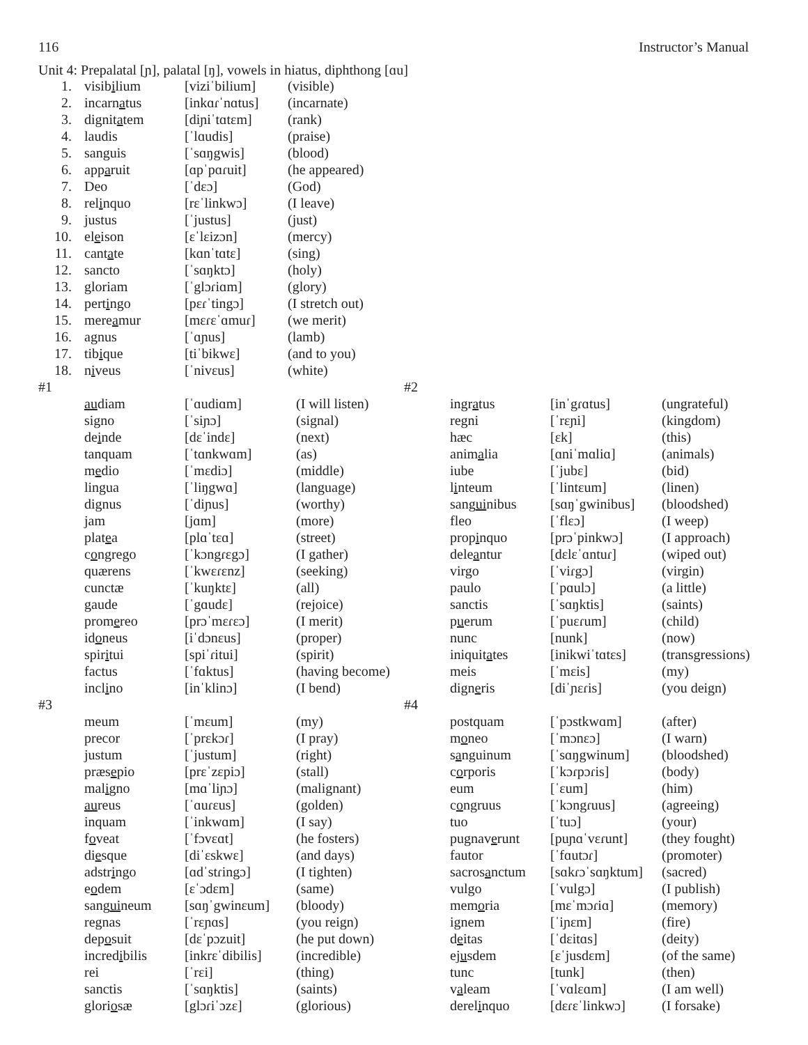116 Instructor’s Manual
Unit 4: Prepalatal [ɲ], palatal [ŋ], vowels in hiatus, diphthong [ɑu]
| 1. | visib i lium | [viziˈbilium] | (visible) |
| 2. | incarn a tus | [inkɑɾˈnɑtus] | (incarnate) |
| 3. | dignit a tem | [diɲiˈtɑtɛm] | (rank) |
| 4. | laudis | [ˈlɑudis] | (praise) |
| 5. | sanguis | [ˈsɑŋgwis] | (blood) |
| 6. | app a ruit | [ɑpˈpɑɾuit] | (he appeared) |
| 7. | Deo | [ˈdɛɔ] | (God) |
| 8. | rel i nquo | [rɛˈlinkwɔ] | (I leave) |
| 9. | justus | [ˈjustus] | (just) |
| 10. | el e ison | [ɛˈlɛizɔn] | (mercy) |
| 11. | cant a te | [kɑnˈtɑtɛ] | (sing) |
| 12. | sancto | [ˈsɑŋktɔ] | (holy) |
| 13. | gloriam | [ˈglɔɾiɑm] | (glory) |
| 14. | pert i ngo | [pɛɾˈtingɔ] | (I stretch out) |
| 15. | mere a mur | [mɛɾɛˈɑmuɾ] | (we merit) |
| 16. | agnus | [ˈɑɲus] | (lamb) |
| 17. | tib i que | [tiˈbikwɛ] | (and to you) |
| 18. | n i veus | [ˈnivɛus] | (white) |
| #1 | | | |
| | au diam | [ˈɑudiɑm] | (I will listen) |
| | signo | [ˈsiɲɔ] | (signal) |
| | de i nde | [dɛˈindɛ] | (next) |
| | tanquam | [ˈtɑnkwɑm] | (as) |
| | m e dio | [ˈmɛdiɔ] | (middle) |
| | lingua | [ˈliŋgwɑ] | (language) |
| | dignus | [ˈdiɲus] | (worthy) |
| | jam | [jɑm] | (more) |
| | plat e a | [plɑˈtɛɑ] | (street) |
| | c o ngrego | [ˈkɔngɾɛgɔ] | (I gather) |
| | quærens | [ˈkwɛɾɛnz] | (seeking) |
| | cunctæ | [ˈkuŋktɛ] | (all) |
| | gaude | [ˈgɑudɛ] | (rejoice) |
| | prom e reo | [prɔˈmɛɾɛɔ] | (I merit) |
| | id o neus | [iˈdɔnɛus] | (proper) |
| | spir i tui | [spiˈɾitui] | (spirit) |
| | factus | [ˈfɑktus] | (having become) |
| | incl i no | [inˈklinɔ] | (I bend) |
| #3 | | | |
| | meum | [ˈmɛum] | (my) |
| | precor | [ˈprɛkɔɾ] | (I pray) |
| | justum | [ˈjustum] | (right) |
| | præs e pio | [prɛˈzɛpiɔ] | (stall) |
| | mal i gno | [mɑˈliɲɔ] | (malignant) |
| | au reus | [ˈɑuɾɛus] | (golden) |
| | inquam | [ˈinkwɑm] | (I say) |
| | f o veat | [ˈfɔvɛɑt] | (he fosters) |
| | di e sque | [diˈɛskwɛ] | (and days) |
| | adstr i ngo | [ɑdˈstɾingɔ] | (I tighten) |
| | e o dem | [ɛˈɔdɛm] | (same) |
| | sang ui neum | [sɑŋˈgwinɛum] | (bloody) |
| | regnas | [ˈrɛɲɑs] | (you reign) |
| | dep o suit | [dɛˈpɔzuit] | (he put down) |
| | incred i bilis | [inkrɛˈdibilis] | (incredible) |
| | rei | [ˈrɛi] | (thing) |
| | sanctis | [ˈsɑŋktis] | (saints) |
| | glori o sæ | [glɔɾiˈɔzɛ] | (glorious) |
| #2 | | | |
| | ingr a tus | [inˈgɾɑtus] | (ungrateful) |
| | regni | [ˈrɛɲi] | (kingdom) |
| | hæc | [ɛk] | (this) |
| | anim a lia | [ɑniˈmɑliɑ] | (animals) |
| | iube | [ˈjubɛ] | (bid) |
| | l i nteum | [ˈlintɛum] | (linen) |
| | sang ui nibus | [sɑŋˈgwinibus] | (bloodshed) |
| | fleo | [ˈflɛɔ] | (I weep) |
| | prop i nquo | [prɔˈpinkwɔ] | (I approach) |
| | dele a ntur | [dɛlɛˈɑntuɾ] | (wiped out) |
| | virgo | [ˈviɾgɔ] | (virgin) |
| | paulo | [ˈpɑulɔ] | (a little) |
| | sanctis | [ˈsɑŋktis] | (saints) |
| | p u erum | [ˈpuɛɾum] | (child) |
| | nunc | [nunk] | (now) |
| | iniquit a tes | [inikwiˈtɑtɛs] | (transgressions) |
| | meis | [ˈmɛis] | (my) |
| | dign e ris | [diˈɲɛɾis] | (you deign) |
| #4 | | | |
| | postquam | [ˈpɔstkwɑm] | (after) |
| | m o neo | [ˈmɔnɛɔ] | (I warn) |
| | s a nguinum | [ˈsɑŋgwinum] | (bloodshed) |
| | c o rporis | [ˈkɔɾpɔɾis] | (body) |
| | eum | [ˈɛum] | (him) |
| | c o ngruus | [ˈkɔngɾuus] | (agreeing) |
| | tuo | [ˈtuɔ] | (your) |
| | pugnav e runt | [puɲɑˈvɛɾunt] | (they fought) |
| | fautor | [ˈfɑutɔɾ] | (promoter) |
| | sacros a nctum | [sɑkɾɔˈsɑŋktum] | (sacred) |
| | vulgo | [ˈvulgɔ] | (I publish) |
| | mem o ria | [mɛˈmɔɾiɑ] | (memory) |
| | ignem | [ˈiɲɛm] | (fire) |
| | d e itas | [ˈdɛitɑs] | (deity) |
| | ej u sdem | [ɛˈjusdɛm] | (of the same) |
| | tunc | [tunk] | (then) |
| | v a leam | [ˈvɑlɛɑm] | (I am well) |
| | derel i nquo | [dɛɾɛˈlinkwɔ] | (I forsake) |